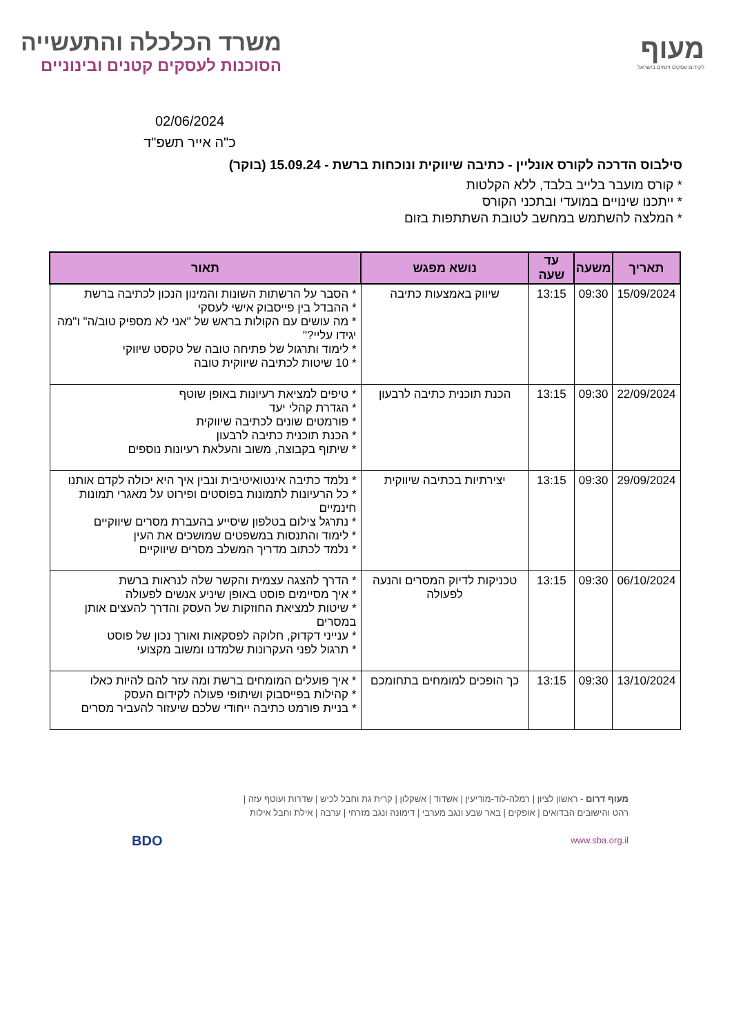מעוף
לקידום עסקים ויזמים בישראל
משרד הכלכלה והתעשייה
הסוכנות לעסקים קטנים ובינוניים
02/06/2024
כ"ה אייר תשפ"ד
סילבוס הדרכה לקורס אונליין - כתיבה שיווקית ונוכחות ברשת - 15.09.24 (בוקר)
* קורס מועבר בלייב בלבד, ללא הקלטות
* ייתכנו שינויים במועדי ובתכני הקורס
* המלצה להשתמש במחשב לטובת השתתפות בזום
| תאריך | משעה | עד שעה | נושא מפגש | תאור |
| --- | --- | --- | --- | --- |
| 15/09/2024 | 09:30 | 13:15 | שיווק באמצעות כתיבה | * הסבר על הרשתות השונות והמינון הנכון לכתיבה ברשת * ההבדל בין פייסבוק אישי לעסקי * מה עושים עם הקולות בראש של "אני לא מספיק טוב/ה" ו"מה יגידו עליי?" * לימוד ותרגול של פתיחה טובה של טקסט שיווקי * 10 שיטות לכתיבה שיווקית טובה |
| 22/09/2024 | 09:30 | 13:15 | הכנת תוכנית כתיבה לרבעון | * טיפים למציאת רעיונות באופן שוטף * הגדרת קהלי יעד * פורמטים שונים לכתיבה שיווקית * הכנת תוכנית כתיבה לרבעון * שיתוף בקבוצה, משוב והעלאת רעיונות נוספים |
| 29/09/2024 | 09:30 | 13:15 | יצירתיות בכתיבה שיווקית | * נלמד כתיבה אינטואיטיבית ונבין איך היא יכולה לקדם אותנו * כל הרעיונות לתמונות בפוסטים ופירוט על מאגרי תמונות חינמיים * נתרגל צילום בטלפון שיסייע בהעברת מסרים שיווקיים * לימוד והתנסות במשפטים שמושכים את העין * נלמד לכתוב מדריך המשלב מסרים שיווקיים |
| 06/10/2024 | 09:30 | 13:15 | טכניקות לדיוק המסרים והנעה לפעולה | * הדרך להצגה עצמית והקשר שלה לנראות ברשת * איך מסיימים פוסט באופן שיניע אנשים לפעולה * שיטות למציאת החוזקות של העסק והדרך להעצים אותן במסרים * ענייני דקדוק, חלוקה לפסקאות ואורך נכון של פוסט * תרגול לפני העקרונות שלמדנו ומשוב מקצועי |
| 13/10/2024 | 09:30 | 13:15 | כך הופכים למומחים בתחומכם | * איך פועלים המומחים ברשת ומה עזר להם להיות כאלו * קהילות בפייסבוק ושיתופי פעולה לקידום העסק * בניית פורמט כתיבה ייחודי שלכם שיעזור להעביר מסרים |
מעוף דרום - ראשון לציון | רמלה-לוד-מודיעין | אשדוד | אשקלון | קרית גת וחבל לכיש | שדרות ועוטף עזה |
רהט והישובים הבדואים | אופקים | באר שבע ונגב מערבי | דימונה ונגב מזרחי | ערבה | אילת וחבל אילות
www.sba.org.il BDO